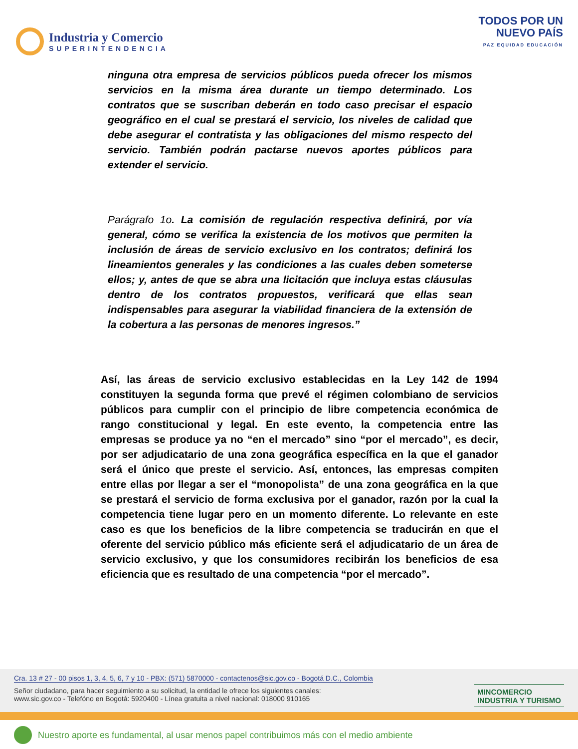Industria y Comercio
SUPERINTENDENCIA
TODOS POR UN
NUEVO PAÍS
PAZ EQUIDAD EDUCACIÓN
ninguna otra empresa de servicios públicos pueda ofrecer los mismos servicios en la misma área durante un tiempo determinado. Los contratos que se suscriban deberán en todo caso precisar el espacio geográfico en el cual se prestará el servicio, los niveles de calidad que debe asegurar el contratista y las obligaciones del mismo respecto del servicio. También podrán pactarse nuevos aportes públicos para extender el servicio.
Parágrafo 1o. La comisión de regulación respectiva definirá, por vía general, cómo se verifica la existencia de los motivos que permiten la inclusión de áreas de servicio exclusivo en los contratos; definirá los lineamientos generales y las condiciones a las cuales deben someterse ellos; y, antes de que se abra una licitación que incluya estas cláusulas dentro de los contratos propuestos, verificará que ellas sean indispensables para asegurar la viabilidad financiera de la extensión de la cobertura a las personas de menores ingresos.”
Así, las áreas de servicio exclusivo establecidas en la Ley 142 de 1994 constituyen la segunda forma que prevé el régimen colombiano de servicios públicos para cumplir con el principio de libre competencia económica de rango constitucional y legal. En este evento, la competencia entre las empresas se produce ya no “en el mercado” sino “por el mercado”, es decir, por ser adjudicatario de una zona geográfica específica en la que el ganador será el único que preste el servicio. Así, entonces, las empresas compiten entre ellas por llegar a ser el “monopolista” de una zona geográfica en la que se prestará el servicio de forma exclusiva por el ganador, razón por la cual la competencia tiene lugar pero en un momento diferente. Lo relevante en este caso es que los beneficios de la libre competencia se traducirán en que el oferente del servicio público más eficiente será el adjudicatario de un área de servicio exclusivo, y que los consumidores recibirán los beneficios de esa eficiencia que es resultado de una competencia “por el mercado”.
Cra. 13 # 27 - 00 pisos 1, 3, 4, 5, 6, 7 y 10 - PBX: (571) 5870000 - contactenos@sic.gov.co - Bogotá D.C., Colombia
Señor ciudadano, para hacer seguimiento a su solicitud, la entidad le ofrece los siguientes canales:
www.sic.gov.co - Telefóno en Bogotá: 5920400 - Línea gratuita a nivel nacional: 018000 910165
MINCOMERCIO
INDUSTRIA Y TURISMO
Nuestro aporte es fundamental, al usar menos papel contribuimos más con el medio ambiente